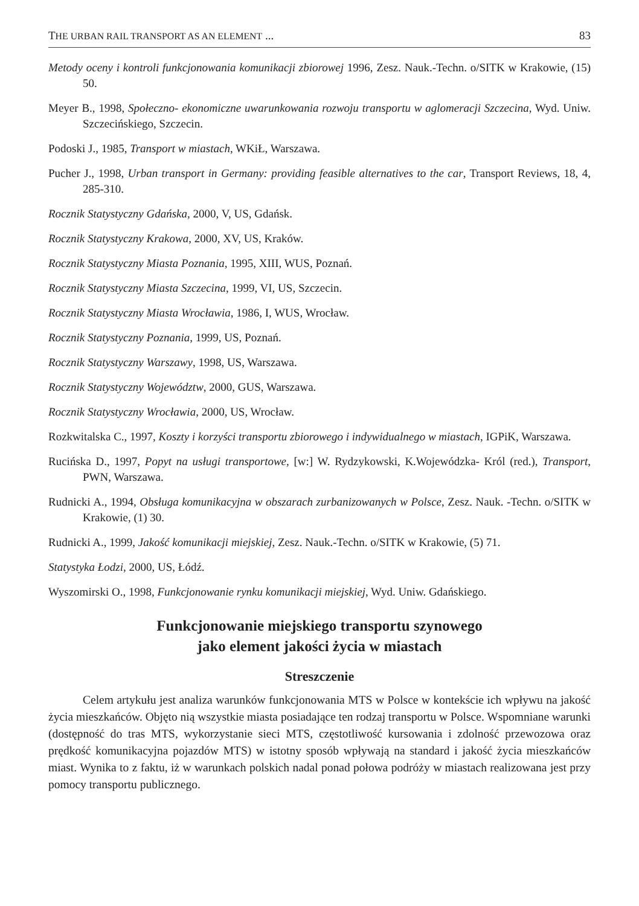THE URBAN RAIL TRANSPORT AS AN ELEMENT ... 83
Metody oceny i kontroli funkcjonowania komunikacji zbiorowej 1996, Zesz. Nauk.-Techn. o/SITK w Krakowie, (15) 50.
Meyer B., 1998, Społeczno- ekonomiczne uwarunkowania rozwoju transportu w aglomeracji Szczecina, Wyd. Uniw. Szczecińskiego, Szczecin.
Podoski J., 1985, Transport w miastach, WKiŁ, Warszawa.
Pucher J., 1998, Urban transport in Germany: providing feasible alternatives to the car, Transport Reviews, 18, 4, 285-310.
Rocznik Statystyczny Gdańska, 2000, V, US, Gdańsk.
Rocznik Statystyczny Krakowa, 2000, XV, US, Kraków.
Rocznik Statystyczny Miasta Poznania, 1995, XIII, WUS, Poznań.
Rocznik Statystyczny Miasta Szczecina, 1999, VI, US, Szczecin.
Rocznik Statystyczny Miasta Wrocławia, 1986, I, WUS, Wrocław.
Rocznik Statystyczny Poznania, 1999, US, Poznań.
Rocznik Statystyczny Warszawy, 1998, US, Warszawa.
Rocznik Statystyczny Województw, 2000, GUS, Warszawa.
Rocznik Statystyczny Wrocławia, 2000, US, Wrocław.
Rozkwitalska C., 1997, Koszty i korzyści transportu zbiorowego i indywidualnego w miastach, IGPiK, Warszawa.
Rucińska D., 1997, Popyt na usługi transportowe, [w:] W. Rydzykowski, K.Wojewódzka- Król (red.), Transport, PWN, Warszawa.
Rudnicki A., 1994, Obsługa komunikacyjna w obszarach zurbanizowanych w Polsce, Zesz. Nauk. -Techn. o/SITK w Krakowie, (1) 30.
Rudnicki A., 1999, Jakość komunikacji miejskiej, Zesz. Nauk.-Techn. o/SITK w Krakowie, (5) 71.
Statystyka Łodzi, 2000, US, Łódź.
Wyszomirski O., 1998, Funkcjonowanie rynku komunikacji miejskiej, Wyd. Uniw. Gdańskiego.
Funkcjonowanie miejskiego transportu szynowego
jako element jakości życia w miastach
Streszczenie
Celem artykułu jest analiza warunków funkcjonowania MTS w Polsce w kontekście ich wpływu na jakość życia mieszkańców. Objęto nią wszystkie miasta posiadające ten rodzaj transportu w Polsce. Wspomniane warunki (dostępność do tras MTS, wykorzystanie sieci MTS, częstotliwość kursowania i zdolność przewozowa oraz prędkość komunikacyjna pojazdów MTS) w istotny sposób wpływają na standard i jakość życia mieszkańców miast. Wynika to z faktu, iż w warunkach polskich nadal ponad połowa podróży w miastach realizowana jest przy pomocy transportu publicznego.